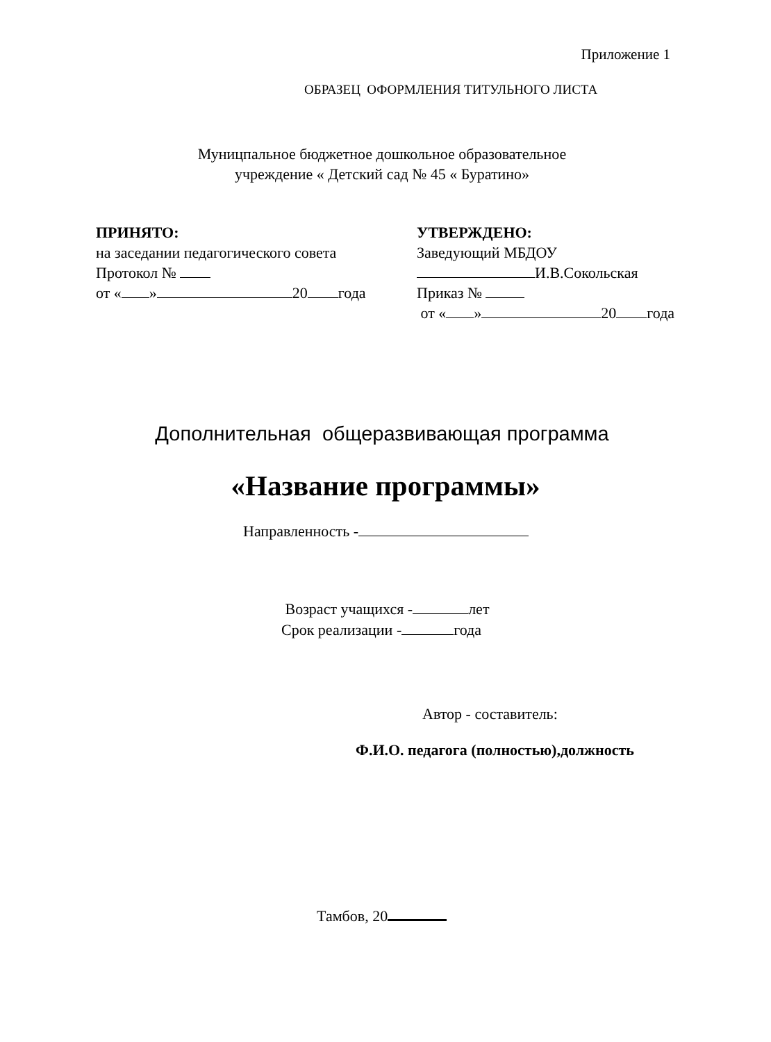Приложение 1
ОБРАЗЕЦ ОФОРМЛЕНИЯ ТИТУЛЬНОГО ЛИСТА
Муницпальное бюджетное дошкольное образовательное
учреждение « Детский сад № 45 « Буратино»
ПРИНЯТО:
на заседании педагогического совета
Протокол №
от « » 20 года
УТВЕРЖДЕНО:
Заведующий МБДОУ
И.В.Сокольская
Приказ №
от « » 20 года
Дополнительная общеразвивающая программа
«Название программы»
Направленность -
Возраст учащихся - лет
Срок реализации - года
Автор - составитель:
Ф.И.О. педагога (полностью),должность
Тамбов, 20